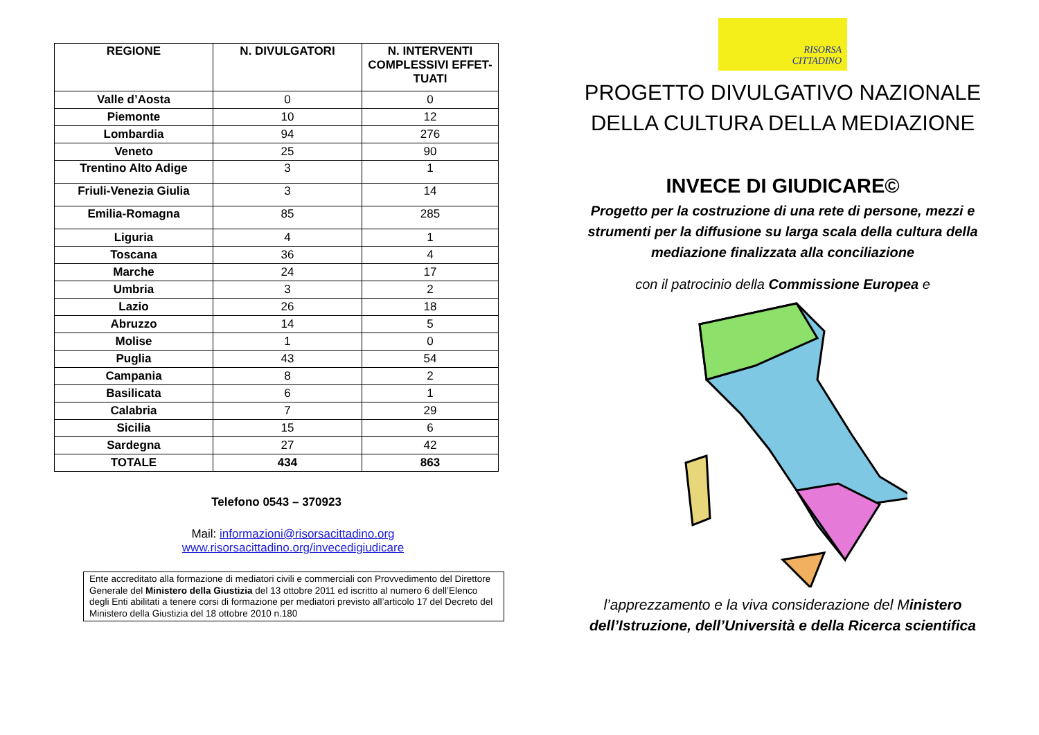| REGIONE | N. DIVULGATORI | N. INTERVENTI COMPLESSIVI EFFET-TUATI |
| --- | --- | --- |
| Valle d’Aosta | 0 | 0 |
| Piemonte | 10 | 12 |
| Lombardia | 94 | 276 |
| Veneto | 25 | 90 |
| Trentino Alto Adige | 3 | 1 |
| Friuli-Venezia Giulia | 3 | 14 |
| Emilia-Romagna | 85 | 285 |
| Liguria | 4 | 1 |
| Toscana | 36 | 4 |
| Marche | 24 | 17 |
| Umbria | 3 | 2 |
| Lazio | 26 | 18 |
| Abruzzo | 14 | 5 |
| Molise | 1 | 0 |
| Puglia | 43 | 54 |
| Campania | 8 | 2 |
| Basilicata | 6 | 1 |
| Calabria | 7 | 29 |
| Sicilia | 15 | 6 |
| Sardegna | 27 | 42 |
| TOTALE | 434 | 863 |
Telefono 0543 – 370923
Mail: informazioni@risorsacittadino.org
www.risorsacittadino.org/invecedigiudicare
Ente accreditato alla formazione di mediatori civili e commerciali con Provvedimento del Direttore Generale del Ministero della Giustizia del 13 ottobre 2011 ed iscritto al numero 6 dell’Elenco degli Enti abilitati a tenere corsi di formazione per mediatori previsto all’articolo 17 del Decreto del Ministero della Giustizia del 18 ottobre 2010 n.180
RISORSA
CITTADINO
PROGETTO DIVULGATIVO NAZIONALE
DELLA CULTURA DELLA MEDIAZIONE
INVECE DI GIUDICARE©
Progetto per la costruzione di una rete di persone, mezzi e strumenti per la diffusione su larga scala della cultura della mediazione finalizzata alla conciliazione
con il patrocinio della Commissione Europea e
l’apprezzamento e la viva considerazione del Ministero
dell’Istruzione, dell’Università e della Ricerca scientifica